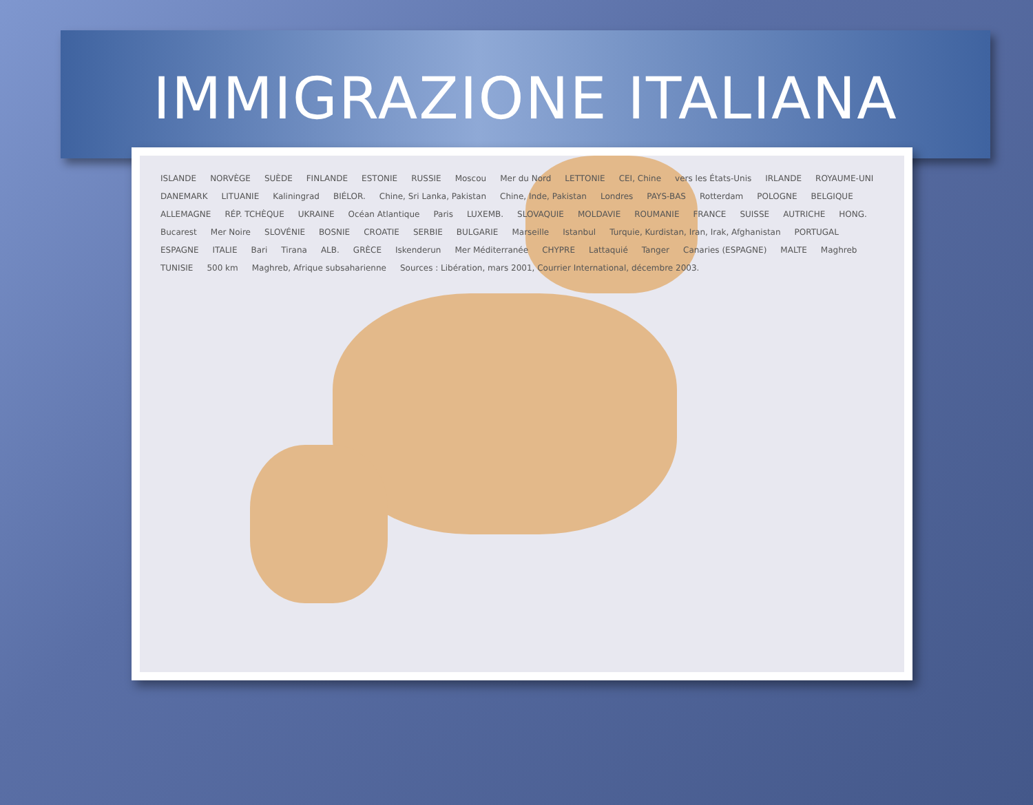IMMIGRAZIONE ITALIANA
ISLANDE NORVÈGE SUÈDE FINLANDE ESTONIE RUSSIE Moscou Mer du Nord LETTONIE CEI, Chine vers les États-Unis IRLANDE ROYAUME-UNI DANEMARK LITUANIE Kaliningrad BIÉLOR. Chine, Sri Lanka, Pakistan Chine, Inde, Pakistan Londres PAYS-BAS Rotterdam POLOGNE BELGIQUE ALLEMAGNE RÉP. TCHÈQUE UKRAINE Océan Atlantique Paris LUXEMB. SLOVAQUIE MOLDAVIE ROUMANIE FRANCE SUISSE AUTRICHE HONG. Bucarest Mer Noire SLOVÉNIE BOSNIE CROATIE SERBIE BULGARIE Marseille Istanbul Turquie, Kurdistan, Iran, Irak, Afghanistan PORTUGAL ESPAGNE ITALIE Bari Tirana ALB. GRÈCE Iskenderun Mer Méditerranée CHYPRE Lattaquié Tanger Canaries (ESPAGNE) MALTE Maghreb TUNISIE 500 km Maghreb, Afrique subsaharienne Sources : Libération, mars 2001, Courrier International, décembre 2003.